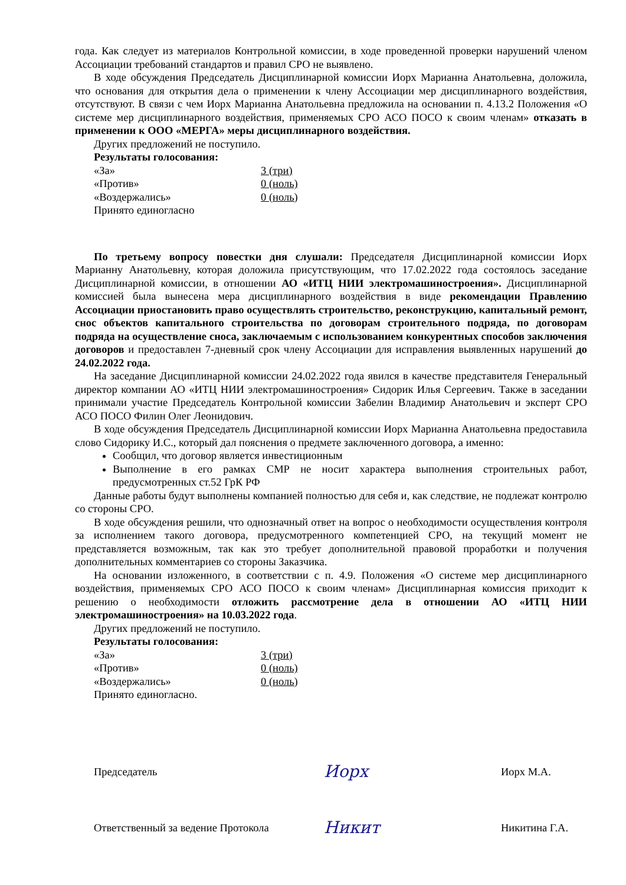года. Как следует из материалов Контрольной комиссии, в ходе проведенной проверки нарушений членом Ассоциации требований стандартов и правил СРО не выявлено.
В ходе обсуждения Председатель Дисциплинарной комиссии Иорх Марианна Анатольевна, доложила, что основания для открытия дела о применении к члену Ассоциации мер дисциплинарного воздействия, отсутствуют. В связи с чем Иорх Марианна Анатольевна предложила на основании п. 4.13.2 Положения «О системе мер дисциплинарного воздействия, применяемых СРО АСО ПОСО к своим членам» отказать в применении к ООО «МЕРГА» меры дисциплинарного воздействия.
Других предложений не поступило.
Результаты голосования:
«За» 3 (три)
«Против» 0 (ноль)
«Воздержались» 0 (ноль)
Принято единогласно
По третьему вопросу повестки дня слушали: Председателя Дисциплинарной комиссии Иорх Марианну Анатольевну, которая доложила присутствующим, что 17.02.2022 года состоялось заседание Дисциплинарной комиссии, в отношении АО «ИТЦ НИИ электромашиностроения». Дисциплинарной комиссией была вынесена мера дисциплинарного воздействия в виде рекомендации Правлению Ассоциации приостановить право осуществлять строительство, реконструкцию, капитальный ремонт, снос объектов капитального строительства по договорам строительного подряда, по договорам подряда на осуществление сноса, заключаемым с использованием конкурентных способов заключения договоров и предоставлен 7-дневный срок члену Ассоциации для исправления выявленных нарушений до 24.02.2022 года.
На заседание Дисциплинарной комиссии 24.02.2022 года явился в качестве представителя Генеральный директор компании АО «ИТЦ НИИ электромашиностроения» Сидорик Илья Сергеевич. Также в заседании принимали участие Председатель Контрольной комиссии Забелин Владимир Анатольевич и эксперт СРО АСО ПОСО Филин Олег Леонидович.
В ходе обсуждения Председатель Дисциплинарной комиссии Иорх Марианна Анатольевна предоставила слово Сидорику И.С., который дал пояснения о предмете заключенного договора, а именно:
Сообщил, что договор является инвестиционным
Выполнение в его рамках СМР не носит характера выполнения строительных работ, предусмотренных ст.52 ГрК РФ
Данные работы будут выполнены компанией полностью для себя и, как следствие, не подлежат контролю со стороны СРО.
В ходе обсуждения решили, что однозначный ответ на вопрос о необходимости осуществления контроля за исполнением такого договора, предусмотренного компетенцией СРО, на текущий момент не представляется возможным, так как это требует дополнительной правовой проработки и получения дополнительных комментариев со стороны Заказчика.
На основании изложенного, в соответствии с п. 4.9. Положения «О системе мер дисциплинарного воздействия, применяемых СРО АСО ПОСО к своим членам» Дисциплинарная комиссия приходит к решению о необходимости отложить рассмотрение дела в отношении АО «ИТЦ НИИ электромашиностроения» на 10.03.2022 года.
Других предложений не поступило.
Результаты голосования:
«За» 3 (три)
«Против» 0 (ноль)
«Воздержались» 0 (ноль)
Принято единогласно.
Председатель Иорх Иорх М.А.
Ответственный за ведение Протокола Никит Никитина Г.А.